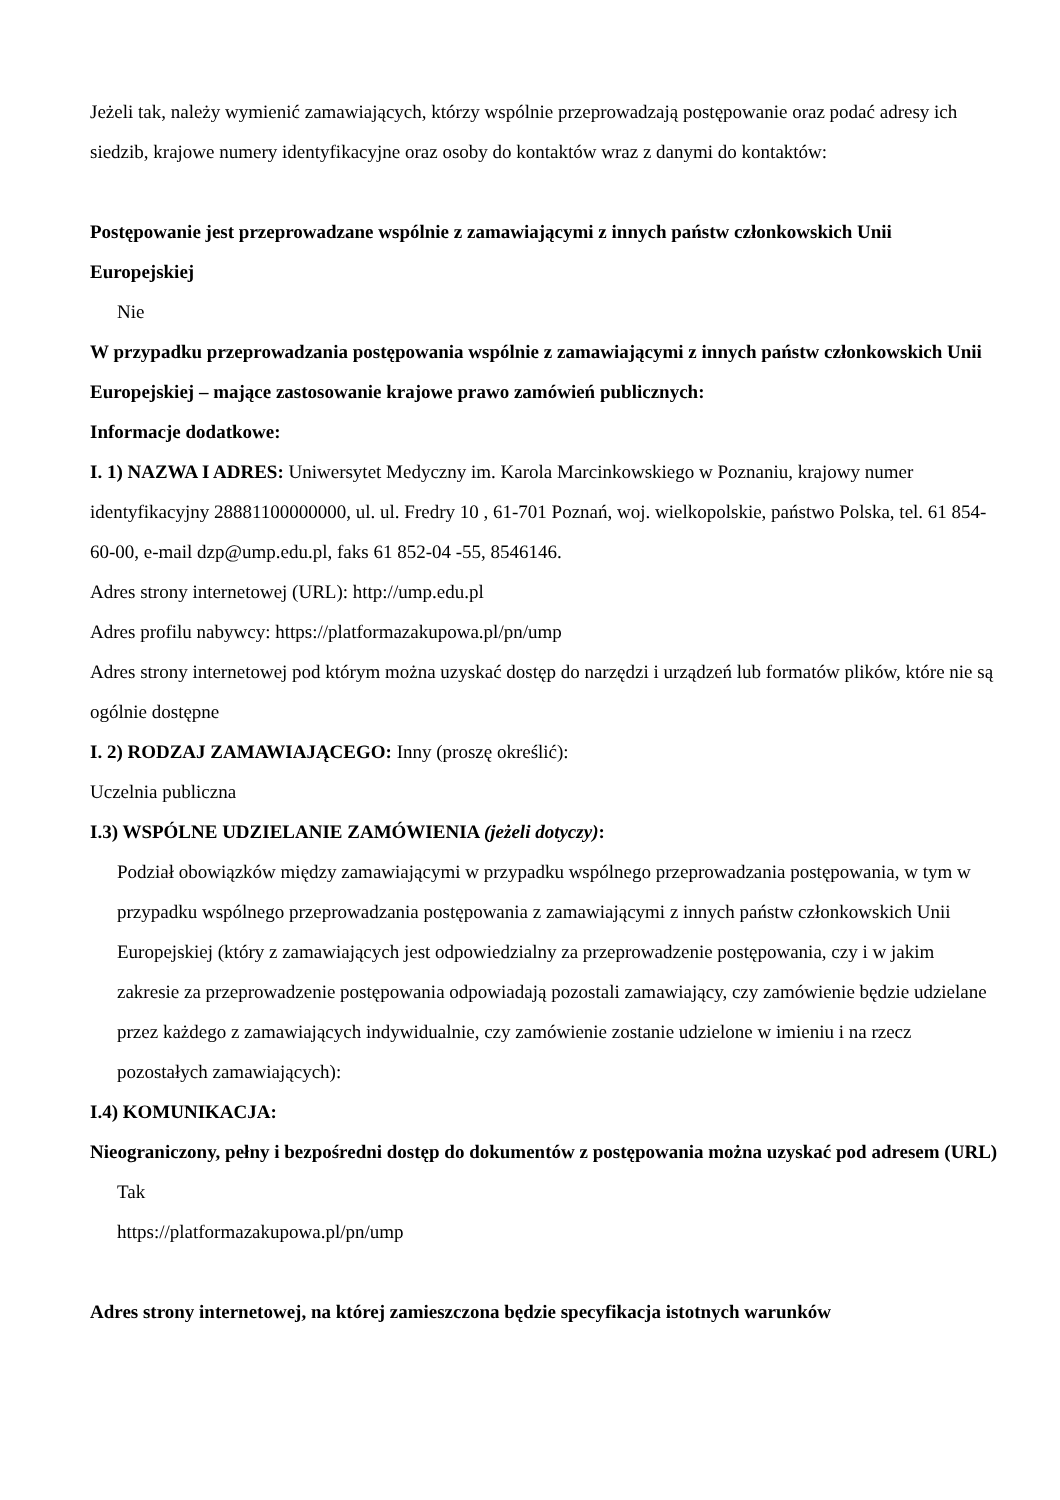Jeżeli tak, należy wymienić zamawiających, którzy wspólnie przeprowadzają postępowanie oraz podać adresy ich siedzib, krajowe numery identyfikacyjne oraz osoby do kontaktów wraz z danymi do kontaktów:
Postępowanie jest przeprowadzane wspólnie z zamawiającymi z innych państw członkowskich Unii Europejskiej
Nie
W przypadku przeprowadzania postępowania wspólnie z zamawiającymi z innych państw członkowskich Unii Europejskiej – mające zastosowanie krajowe prawo zamówień publicznych:
Informacje dodatkowe:
I. 1) NAZWA I ADRES: Uniwersytet Medyczny im. Karola Marcinkowskiego w Poznaniu, krajowy numer identyfikacyjny 28881100000000, ul. ul. Fredry 10 , 61-701 Poznań, woj. wielkopolskie, państwo Polska, tel. 61 854-60-00, e-mail dzp@ump.edu.pl, faks 61 852-04 -55, 8546146.
Adres strony internetowej (URL): http://ump.edu.pl
Adres profilu nabywcy: https://platformazakupowa.pl/pn/ump
Adres strony internetowej pod którym można uzyskać dostęp do narzędzi i urządzeń lub formatów plików, które nie są ogólnie dostępne
I. 2) RODZAJ ZAMAWIAJĄCEGO: Inny (proszę określić):
Uczelnia publiczna
I.3) WSPÓLNE UDZIELANIE ZAMÓWIENIA (jeżeli dotyczy):
Podział obowiązków między zamawiającymi w przypadku wspólnego przeprowadzania postępowania, w tym w przypadku wspólnego przeprowadzania postępowania z zamawiającymi z innych państw członkowskich Unii Europejskiej (który z zamawiających jest odpowiedzialny za przeprowadzenie postępowania, czy i w jakim zakresie za przeprowadzenie postępowania odpowiadają pozostali zamawiający, czy zamówienie będzie udzielane przez każdego z zamawiających indywidualnie, czy zamówienie zostanie udzielone w imieniu i na rzecz pozostałych zamawiających):
I.4) KOMUNIKACJA:
Nieograniczony, pełny i bezpośredni dostęp do dokumentów z postępowania można uzyskać pod adresem (URL)
Tak
https://platformazakupowa.pl/pn/ump
Adres strony internetowej, na której zamieszczona będzie specyfikacja istotnych warunków